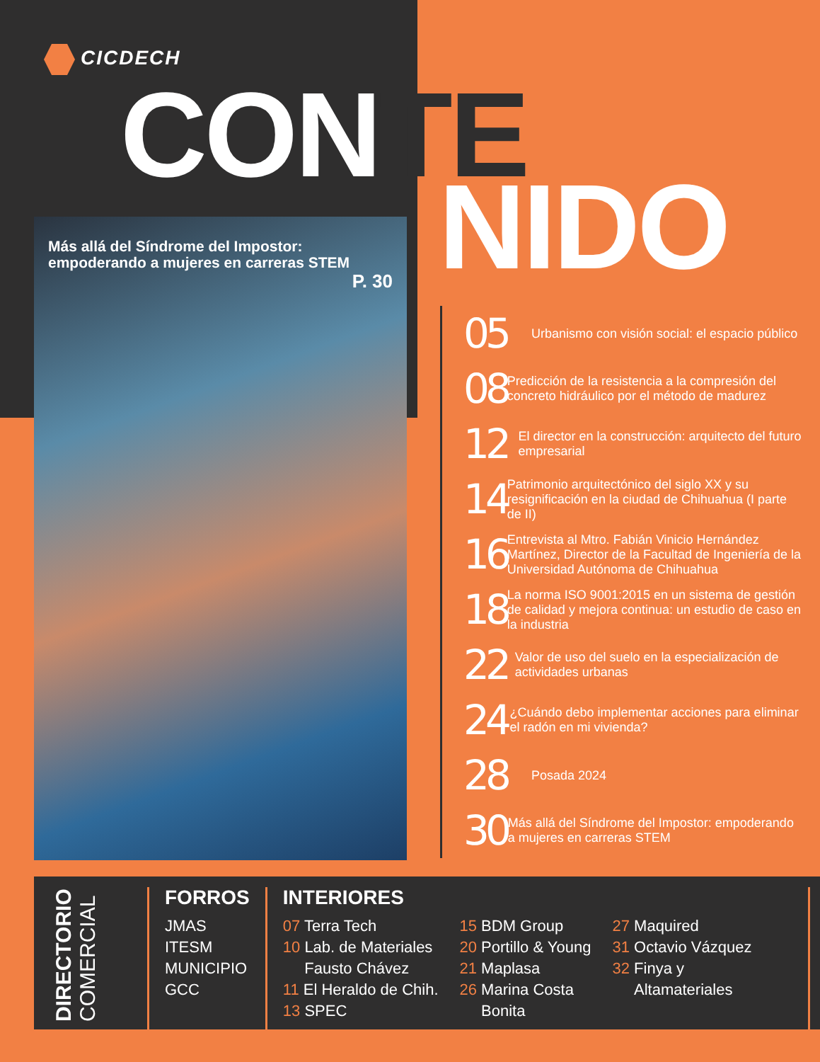CICDECH
CONTE
NIDO
Más allá del Síndrome del Impostor: empoderando a mujeres en carreras STEM
P. 30
05
Urbanismo con visión social: el espacio público
08
Predicción de la resistencia a la compresión del concreto hidráulico por el método de madurez
12
El director en la construcción: arquitecto del futuro empresarial
14
Patrimonio arquitectónico del siglo XX y su resignificación en la ciudad de Chihuahua (I parte de II)
16
Entrevista al Mtro. Fabián Vinicio Hernández Martínez, Director de la Facultad de Ingeniería de la Universidad Autónoma de Chihuahua
18
La norma ISO 9001:2015 en un sistema de gestión de calidad y mejora continua: un estudio de caso en la industria
22
Valor de uso del suelo en la especialización de actividades urbanas
24
¿Cuándo debo implementar acciones para eliminar el radón en mi vivienda?
28
Posada 2024
30
Más allá del Síndrome del Impostor: empoderando a mujeres en carreras STEM
DIRECTORIO COMERCIAL
FORROS
JMAS
ITESM
MUNICIPIO
GCC
INTERIORES
07 Terra Tech
10 Lab. de Materiales
Fausto Chávez
11 El Heraldo de Chih.
13 SPEC
15 BDM Group
20 Portillo & Young
21 Maplasa
26 Marina Costa
Bonita
27 Maquired
31 Octavio Vázquez
32 Finya y
Altamateriales